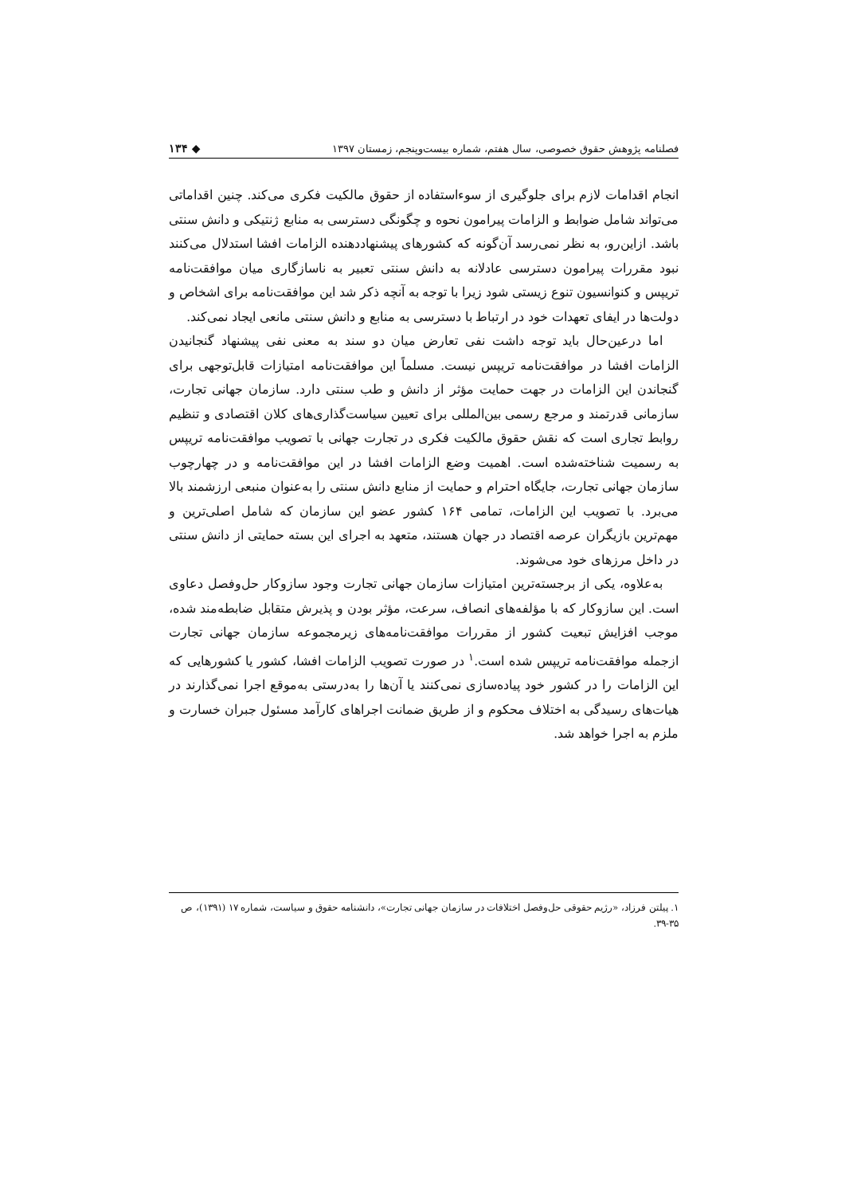فصلنامه پژوهش حقوق خصوصی، سال هفتم، شماره بیست‌وپنجم، زمستان ۱۳۹۷ ◆ ۱۳۴
انجام اقدامات لازم برای جلوگیری از سوءاستفاده از حقوق مالکیت فکری می‌کند. چنین اقداماتی می‌تواند شامل ضوابط و الزامات پیرامون نحوه و چگونگی دسترسی به منابع ژنتیکی و دانش سنتی باشد. ازاین‌رو، به نظر نمی‌رسد آن‌گونه که کشورهای پیشنهاددهنده الزامات افشا استدلال می‌کنند نبود مقررات پیرامون دسترسی عادلانه به دانش سنتی تعبیر به ناسازگاری میان موافقت‌نامه تریپس و کنوانسیون تنوع زیستی شود زیرا با توجه به آنچه ذکر شد این موافقت‌نامه برای اشخاص و دولت‌ها در ایفای تعهدات خود در ارتباط با دسترسی به منابع و دانش سنتی مانعی ایجاد نمی‌کند.
اما درعین‌حال باید توجه داشت نفی تعارض میان دو سند به معنی نفی پیشنهاد گنجانیدن الزامات افشا در موافقت‌نامه تریپس نیست. مسلماً این موافقت‌نامه امتیازات قابل‌توجهی برای گنجاندن این الزامات در جهت حمایت مؤثر از دانش و طب سنتی دارد. سازمان جهانی تجارت، سازمانی قدرتمند و مرجع رسمی بین‌المللی برای تعیین سیاست‌گذاری‌های کلان اقتصادی و تنظیم روابط تجاری است که نقش حقوق مالکیت فکری در تجارت جهانی با تصویب موافقت‌نامه تریپس به رسمیت شناخته‌شده است. اهمیت وضع الزامات افشا در این موافقت‌نامه و در چهارچوب سازمان جهانی تجارت، جایگاه احترام و حمایت از منابع دانش سنتی را به‌عنوان منبعی ارزشمند بالا می‌برد. با تصویب این الزامات، تمامی ۱۶۴ کشور عضو این سازمان که شامل اصلی‌ترین و مهم‌ترین بازیگران عرصه اقتصاد در جهان هستند، متعهد به اجرای این بسته حمایتی از دانش سنتی در داخل مرزهای خود می‌شوند.
به‌علاوه، یکی از برجسته‌ترین امتیازات سازمان جهانی تجارت وجود سازوکار حل‌وفصل دعاوی است. این سازوکار که با مؤلفه‌های انصاف، سرعت، مؤثر بودن و پذیرش متقابل ضابطه‌مند شده، موجب افزایش تبعیت کشور از مقررات موافقت‌نامه‌های زیرمجموعه سازمان جهانی تجارت ازجمله موافقت‌نامه تریپس شده است.<sup>۱</sup> در صورت تصویب الزامات افشا، کشور یا کشورهایی که این الزامات را در کشور خود پیاده‌سازی نمی‌کنند یا آن‌ها را به‌درستی به‌موقع اجرا نمی‌گذارند در هیات‌های رسیدگی به اختلاف محکوم و از طریق ضمانت اجراهای کارآمد مسئول جبران خسارت و ملزم به اجرا خواهد شد.
۱. پیلتن فرزاد، «رژیم حقوقی حل‌وفصل اختلافات در سازمان جهانی تجارت»، دانشنامه حقوق و سیاست، شماره ۱۷ (۱۳۹۱)، ص ۳۵-۳۹.